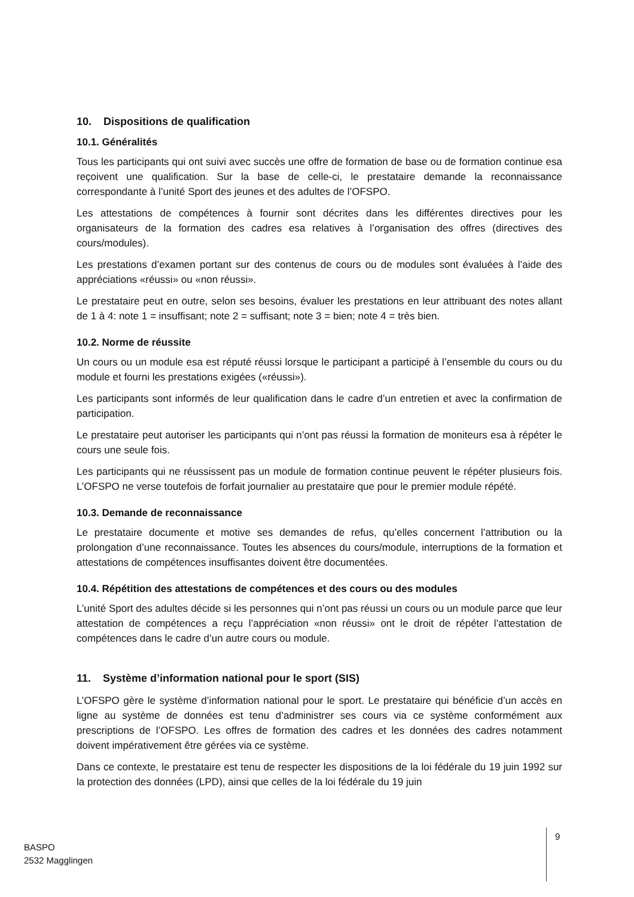10. Dispositions de qualification
10.1. Généralités
Tous les participants qui ont suivi avec succès une offre de formation de base ou de formation continue esa reçoivent une qualification. Sur la base de celle-ci, le prestataire demande la reconnaissance correspondante à l’unité Sport des jeunes et des adultes de l’OFSPO.
Les attestations de compétences à fournir sont décrites dans les différentes directives pour les organisateurs de la formation des cadres esa relatives à l’organisation des offres (directives des cours/modules).
Les prestations d’examen portant sur des contenus de cours ou de modules sont évaluées à l’aide des appréciations «réussi» ou «non réussi».
Le prestataire peut en outre, selon ses besoins, évaluer les prestations en leur attribuant des notes allant de 1 à 4: note 1 = insuffisant; note 2 = suffisant; note 3 = bien; note 4 = très bien.
10.2. Norme de réussite
Un cours ou un module esa est réputé réussi lorsque le participant a participé à l’ensemble du cours ou du module et fourni les prestations exigées («réussi»).
Les participants sont informés de leur qualification dans le cadre d’un entretien et avec la confirmation de participation.
Le prestataire peut autoriser les participants qui n’ont pas réussi la formation de moniteurs esa à répéter le cours une seule fois.
Les participants qui ne réussissent pas un module de formation continue peuvent le répéter plusieurs fois. L’OFSPO ne verse toutefois de forfait journalier au prestataire que pour le premier module répété.
10.3. Demande de reconnaissance
Le prestataire documente et motive ses demandes de refus, qu’elles concernent l’attribution ou la prolongation d’une reconnaissance. Toutes les absences du cours/module, interruptions de la formation et attestations de compétences insuffisantes doivent être documentées.
10.4. Répétition des attestations de compétences et des cours ou des modules
L’unité Sport des adultes décide si les personnes qui n’ont pas réussi un cours ou un module parce que leur attestation de compétences a reçu l’appréciation «non réussi» ont le droit de répéter l’attestation de compétences dans le cadre d’un autre cours ou module.
11. Système d’information national pour le sport (SIS)
L’OFSPO gère le système d’information national pour le sport. Le prestataire qui bénéficie d’un accès en ligne au système de données est tenu d’administrer ses cours via ce système conformément aux prescriptions de l’OFSPO. Les offres de formation des cadres et les données des cadres notamment doivent impérativement être gérées via ce système.
Dans ce contexte, le prestataire est tenu de respecter les dispositions de la loi fédérale du 19 juin 1992 sur la protection des données (LPD), ainsi que celles de la loi fédérale du 19 juin
BASPO
2532 Magglingen
9